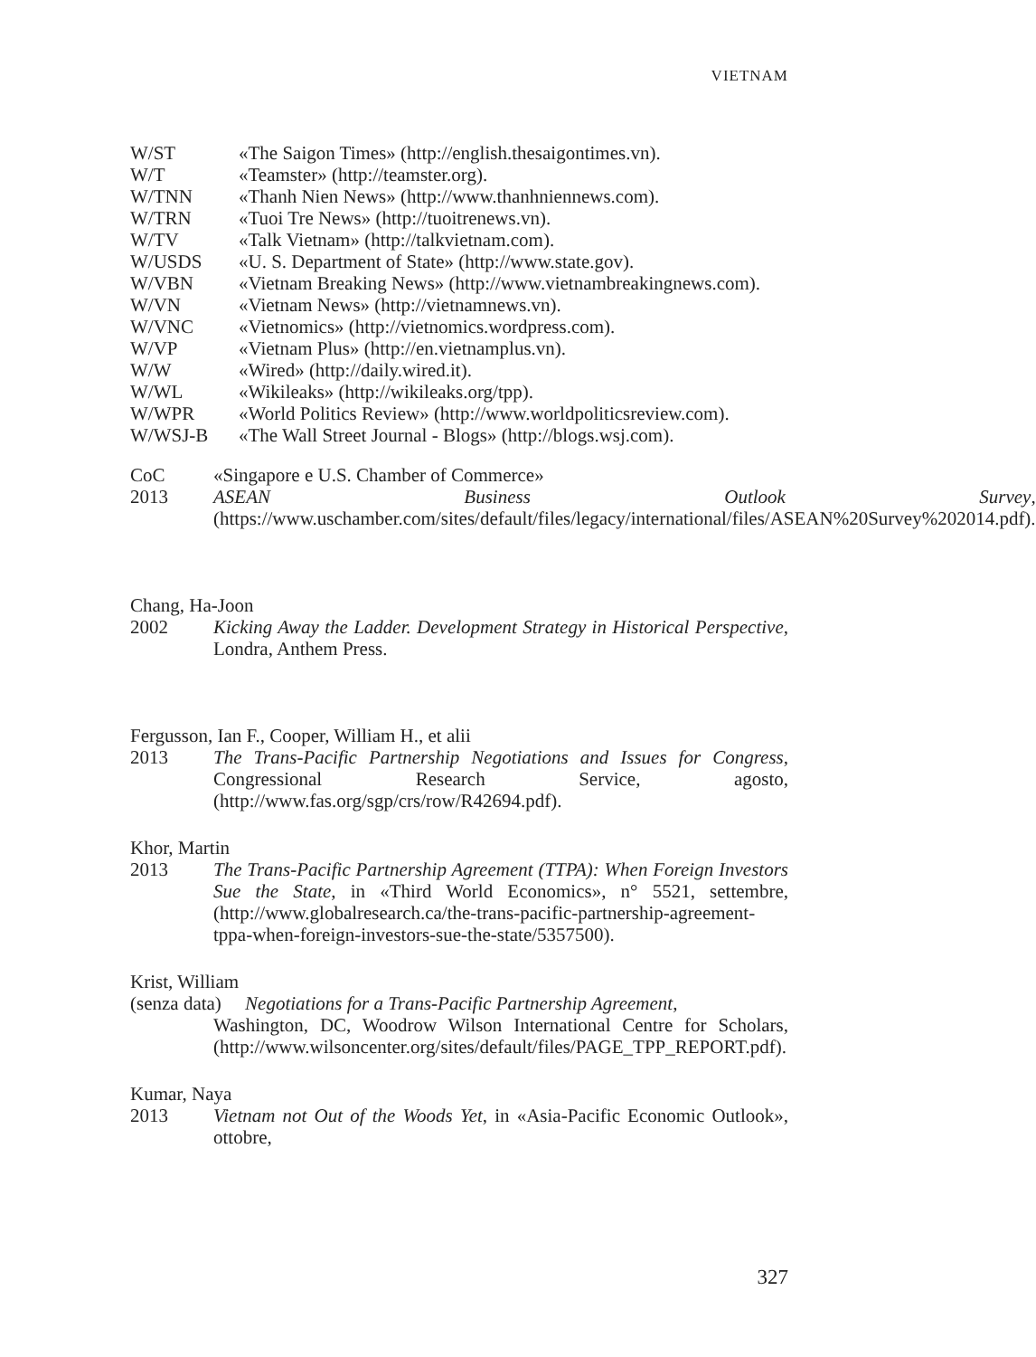VIETNAM
W/ST «The Saigon Times» (http://english.thesaigontimes.vn).
W/T «Teamster» (http://teamster.org).
W/TNN «Thanh Nien News» (http://www.thanhniennews.com).
W/TRN «Tuoi Tre News» (http://tuoitrenews.vn).
W/TV «Talk Vietnam» (http://talkvietnam.com).
W/USDS «U. S. Department of State» (http://www.state.gov).
W/VBN «Vietnam Breaking News» (http://www.vietnambreakingnews.com).
W/VN «Vietnam News» (http://vietnamnews.vn).
W/VNC «Vietnomics» (http://vietnomics.wordpress.com).
W/VP «Vietnam Plus» (http://en.vietnamplus.vn).
W/W «Wired» (http://daily.wired.it).
W/WL «Wikileaks» (http://wikileaks.org/tpp).
W/WPR «World Politics Review» (http://www.worldpoliticsreview.com).
W/WSJ-B «The Wall Street Journal - Blogs» (http://blogs.wsj.com).
CoC
2013
«Singapore e U.S. Chamber of Commerce»
ASEAN Business Outlook Survey, (https://www.uschamber.com/sites/default/files/legacy/international/files/ASEAN%20Survey%202014.pdf).
Chang, Ha-Joon
2002 Kicking Away the Ladder. Development Strategy in Historical Perspective, Londra, Anthem Press.
Fergusson, Ian F., Cooper, William H., et alii
2013 The Trans-Pacific Partnership Negotiations and Issues for Congress, Congressional Research Service, agosto, (http://www.fas.org/sgp/crs/row/R42694.pdf).
Khor, Martin
2013 The Trans-Pacific Partnership Agreement (TTPA): When Foreign Investors Sue the State, in «Third World Economics», n° 5521, settembre, (http://www.globalresearch.ca/the-trans-pacific-partnership-agreement-tppa-when-foreign-investors-sue-the-state/5357500).
Krist, William
(senza data) Negotiations for a Trans-Pacific Partnership Agreement,
Washington, DC, Woodrow Wilson International Centre for Scholars, (http://www.wilsoncenter.org/sites/default/files/PAGE_TPP_REPORT.pdf).
Kumar, Naya
2013 Vietnam not Out of the Woods Yet, in «Asia-Pacific Economic Outlook», ottobre,
327